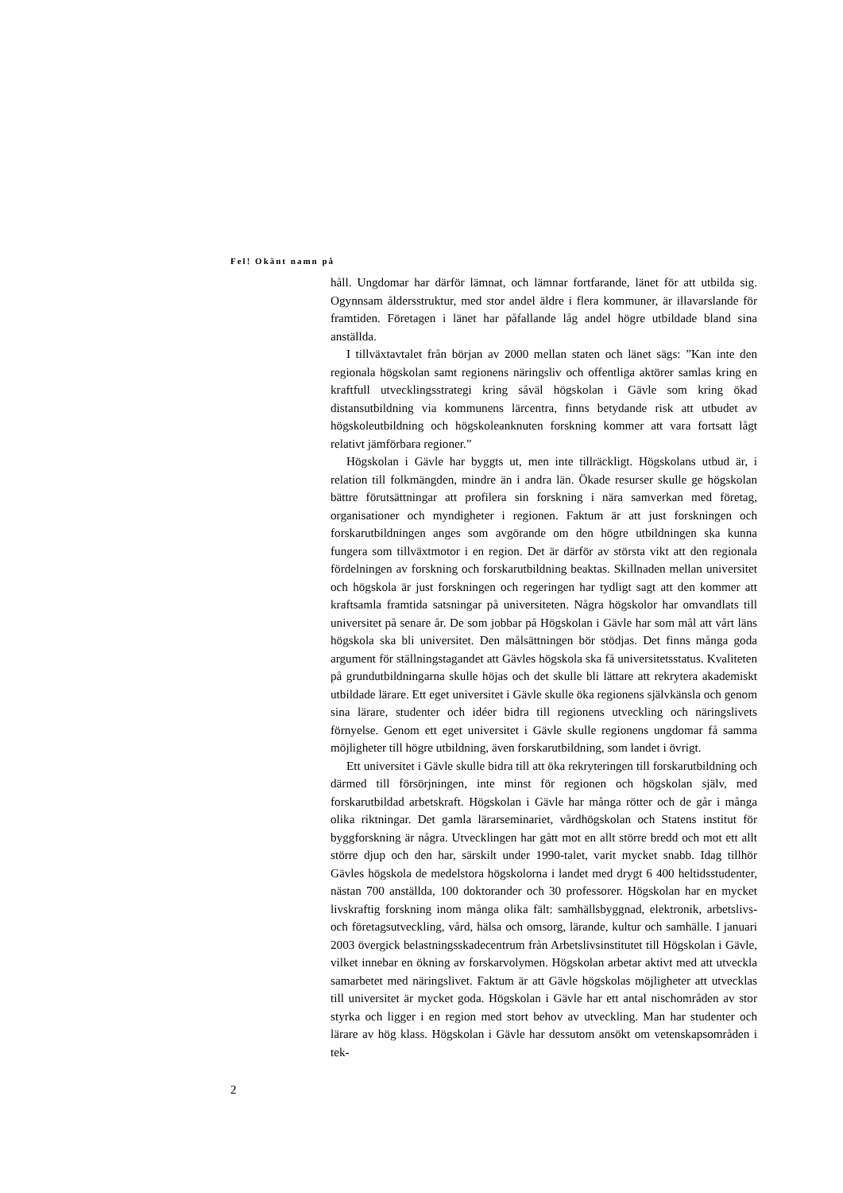Fel! Okänt namn på
håll. Ungdomar har därför lämnat, och lämnar fortfarande, länet för att utbilda sig. Ogynnsam åldersstruktur, med stor andel äldre i flera kommuner, är illavarslande för framtiden. Företagen i länet har påfallande låg andel högre utbildade bland sina anställda.
I tillväxtavtalet från början av 2000 mellan staten och länet sägs: ”Kan inte den regionala högskolan samt regionens näringsliv och offentliga aktörer samlas kring en kraftfull utvecklingsstrategi kring såväl högskolan i Gävle som kring ökad distansutbildning via kommunens lärcentra, finns betydande risk att utbudet av högskoleutbildning och högskoleanknuten forskning kommer att vara fortsatt lågt relativt jämförbara regioner.”
Högskolan i Gävle har byggts ut, men inte tillräckligt. Högskolans utbud är, i relation till folkmängden, mindre än i andra län. Ökade resurser skulle ge högskolan bättre förutsättningar att profilera sin forskning i nära samverkan med företag, organisationer och myndigheter i regionen. Faktum är att just forskningen och forskarutbildningen anges som avgörande om den högre utbildningen ska kunna fungera som tillväxtmotor i en region. Det är därför av största vikt att den regionala fördelningen av forskning och forskarutbildning beaktas. Skillnaden mellan universitet och högskola är just forskningen och regeringen har tydligt sagt att den kommer att kraftsamla framtida satsningar på universiteten. Några högskolor har omvandlats till universitet på senare år. De som jobbar på Högskolan i Gävle har som mål att vårt läns högskola ska bli universitet. Den målsättningen bör stödjas. Det finns många goda argument för ställningstagandet att Gävles högskola ska få universitetsstatus. Kvaliteten på grundutbildningarna skulle höjas och det skulle bli lättare att rekrytera akademiskt utbildade lärare. Ett eget universitet i Gävle skulle öka regionens självkänsla och genom sina lärare, studenter och idéer bidra till regionens utveckling och näringslivets förnyelse. Genom ett eget universitet i Gävle skulle regionens ungdomar få samma möjligheter till högre utbildning, även forskarutbildning, som landet i övrigt.
Ett universitet i Gävle skulle bidra till att öka rekryteringen till forskarutbildning och därmed till försörjningen, inte minst för regionen och högskolan själv, med forskarutbildad arbetskraft. Högskolan i Gävle har många rötter och de går i många olika riktningar. Det gamla lärarseminariet, vårdhögskolan och Statens institut för byggforskning är några. Utvecklingen har gått mot en allt större bredd och mot ett allt större djup och den har, särskilt under 1990-talet, varit mycket snabb. Idag tillhör Gävles högskola de medelstora högskolorna i landet med drygt 6 400 heltidsstudenter, nästan 700 anställda, 100 doktorander och 30 professorer. Högskolan har en mycket livskraftig forskning inom många olika fält: samhällsbyggnad, elektronik, arbetslivs- och företagsutveckling, vård, hälsa och omsorg, lärande, kultur och samhälle. I januari 2003 övergick belastningsskadecentrum från Arbetslivsinstitutet till Högskolan i Gävle, vilket innebar en ökning av forskarvolymen. Högskolan arbetar aktivt med att utveckla samarbetet med näringslivet. Faktum är att Gävle högskolas möjligheter att utvecklas till universitet är mycket goda. Högskolan i Gävle har ett antal nischområden av stor styrka och ligger i en region med stort behov av utveckling. Man har studenter och lärare av hög klass. Högskolan i Gävle har dessutom ansökt om vetenskapsområden i tek-
2